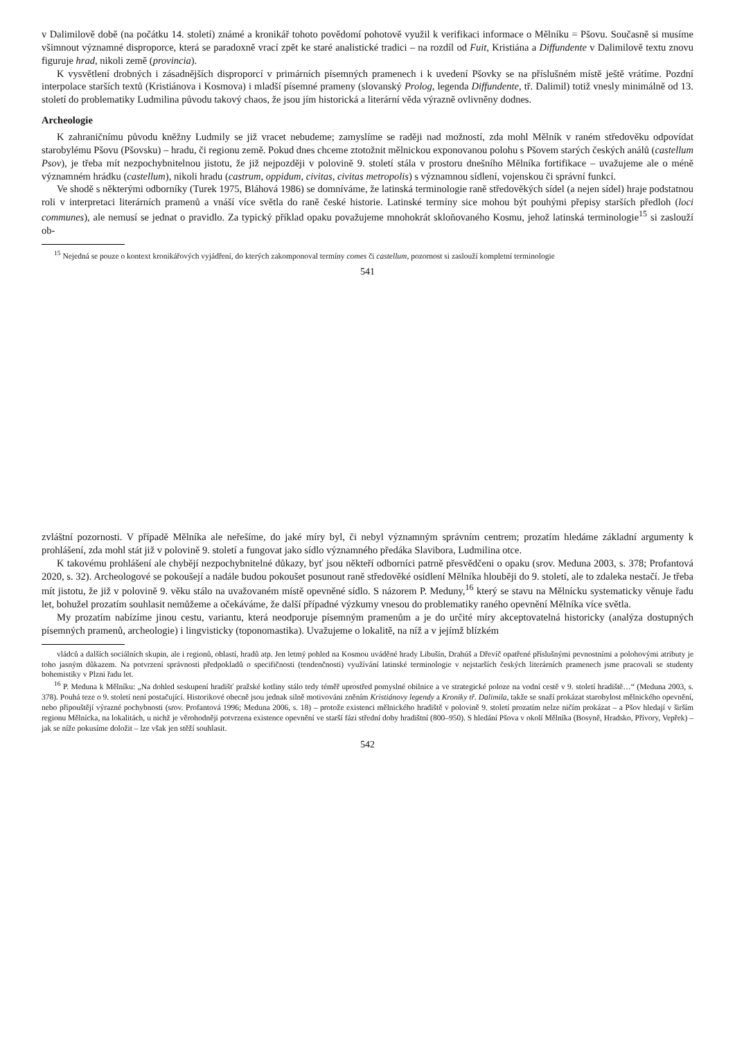v Dalimilově době (na počátku 14. století) známé a kronikář tohoto povědomí pohotově využil k verifikaci informace o Mělníku = Pšovu. Současně si musíme všimnout významné disproporce, která se paradoxně vrací zpět ke staré analistické tradici – na rozdíl od Fuit, Kristiána a Diffundente v Dalimilově textu znovu figuruje hrad, nikoli země (provincia).
K vysvětlení drobných i zásadnějších disproporcí v primárních písemných pramenech i k uvedení Pšovky se na příslušném místě ještě vrátíme. Pozdní interpolace starších textů (Kristiánova i Kosmova) i mladší písemné prameny (slovanský Prolog, legenda Diffundente, tř. Dalimil) totiž vnesly minimálně od 13. století do problematiky Ludmilina původu takový chaos, že jsou jím historická a literární věda výrazně ovlivněny dodnes.
Archeologie
K zahraničnímu původu kněžny Ludmily se již vracet nebudeme; zamyslíme se raději nad možností, zda mohl Mělník v raném středověku odpovídat starobylému Pšovu (Pšovsku) – hradu, či regionu země. Pokud dnes chceme ztotožnit mělnickou exponovanou polohu s Pšovem starých českých análů (castellum Psov), je třeba mít nezpochybnitelnou jistotu, že již nejpozději v polovině 9. století stála v prostoru dnešního Mělníka fortifikace – uvažujeme ale o méně významném hrádku (castellum), nikoli hradu (castrum, oppidum, civitas, civitas metropolis) s významnou sídlení, vojenskou či správní funkcí.
Ve shodě s některými odborníky (Turek 1975, Bláhová 1986) se domníváme, že latinská terminologie raně středověkých sídel (a nejen sídel) hraje podstatnou roli v interpretaci literárních pramenů a vnáší více světla do raně české historie. Latinské termíny sice mohou být pouhými přepisy starších předloh (loci communes), ale nemusí se jednat o pravidlo. Za typický příklad opaku považujeme mnohokrát skloňovaného Kosmu, jehož latinská terminologie<sup>15</sup> si zaslouží ob-
<sup>15</sup> Nejedná se pouze o kontext kronikářových vyjádření, do kterých zakomponoval termíny comes či castellum, pozornost si zaslouží kompletní terminologie
541
zvláštní pozornosti. V případě Mělníka ale neřešíme, do jaké míry byl, či nebyl významným správním centrem; prozatím hledáme základní argumenty k prohlášení, zda mohl stát již v polovině 9. století a fungovat jako sídlo významného předáka Slavibora, Ludmilina otce.
K takovému prohlášení ale chybějí nezpochybnitelné důkazy, byť jsou někteří odborníci patrně přesvědčeni o opaku (srov. Meduna 2003, s. 378; Profantová 2020, s. 32). Archeologové se pokoušejí a nadále budou pokoušet posunout raně středověké osídlení Mělníka hlouběji do 9. století, ale to zdaleka nestačí. Je třeba mít jistotu, že již v polovině 9. věku stálo na uvažovaném místě opevněné sídlo. S názorem P. Meduny,<sup>16</sup> který se stavu na Mělnícku systematicky věnuje řadu let, bohužel prozatím souhlasit nemůžeme a očekáváme, že další případné výzkumy vnesou do problematiky raného opevnění Mělníka více světla.
My prozatím nabízíme jinou cestu, variantu, která neodporuje písemným pramenům a je do určité míry akceptovatelná historicky (analýza dostupných písemných pramenů, archeologie) i lingvisticky (toponomastika). Uvažujeme o lokalitě, na níž a v jejímž blízkém
vládců a dalších sociálních skupin, ale i regionů, oblastí, hradů atp. Jen letmý pohled na Kosmou uváděné hrady Libušín, Drahúš a Dřevíč opatřené příslušnými pevnostními a polohovými atributy je toho jasným důkazem. Na potvrzení správnosti předpokladů o specifičnosti (tendenčnosti) využívání latinské terminologie v nejstarších českých literárních pramenech jsme pracovali se studenty bohemistiky v Plzni řadu let.
<sup>16</sup> P. Meduna k Mělníku: „Na dohled seskupení hradišť pražské kotliny stálo tedy téměř uprostřed pomyslné obilnice a ve strategické poloze na vodní cestě v 9. století hradiště…“ (Meduna 2003, s. 378). Pouhá teze o 9. století není postačující. Historikové obecně jsou jednak silně motivováni zněním Kristiánovy legendy a Kroniky tř. Dalimila, takže se snaží prokázat starobylost mělnického opevnění, nebo připouštějí výrazné pochybnosti (srov. Profantová 1996; Meduna 2006, s. 18) – protože existenci mělnického hradiště v polovině 9. století prozatím nelze ničím prokázat – a Pšov hledají v širším regionu Mělnícka, na lokalitách, u nichž je věrohodněji potvrzena existence opevnění ve starší fázi střední doby hradištní (800–950). S hledání Pšova v okolí Mělníka (Bosyně, Hradsko, Přívory, Vepřek) – jak se níže pokusíme doložit – lze však jen stěží souhlasit.
542